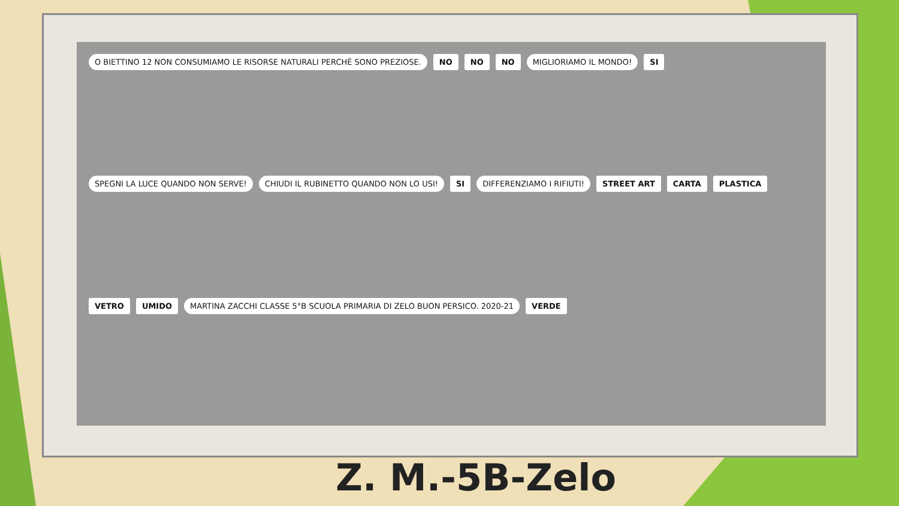O BIETTINO 12 NON CONSUMIAMO LE RISORSE NATURALI PERCHÉ SONO PREZIOSE.
NO
NO
NO
MIGLIORIAMO IL MONDO!
SI
SPEGNI LA LUCE QUANDO NON SERVE!
CHIUDI IL RUBINETTO QUANDO NON LO USI!
SI
DIFFERENZIAMO I RIFIUTI!
STREET ART
CARTA
PLASTICA
VETRO
UMIDO
MARTINA ZACCHI CLASSE 5°B SCUOLA PRIMARIA DI ZELO BUON PERSICO. 2020-21
VERDE
Z. M.-5B-Zelo